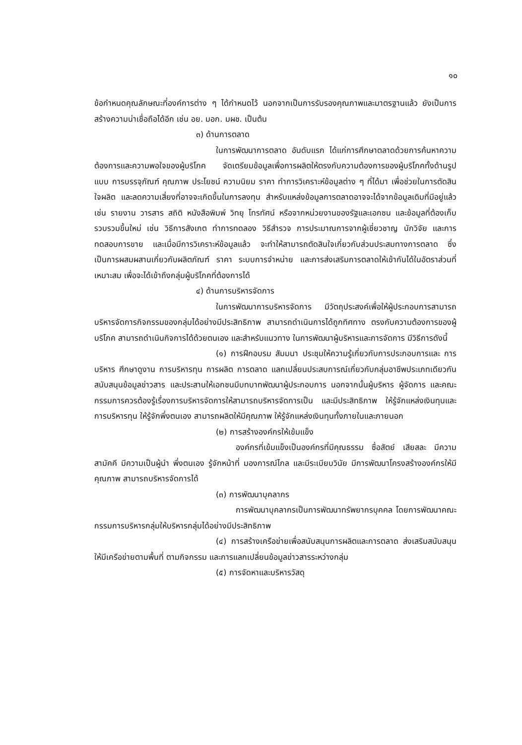๑๐
ข้อกำหนดคุณลักษณะที่องค์การต่าง ๆ ได้กำหนดไว้ นอกจากเป็นการรับรองคุณภาพและมาตรฐานแล้ว ยังเป็นการสร้างความน่าเชื่อถือได้อีก เช่น อย. มอก. มผช. เป็นต้น
๓) ด้านการตลาด
ในการพัฒนาการตลาด อันดับแรก ได้แก่การศึกษาตลาดด้วยการค้นหาความต้องการและความพอใจของผู้บริโภค จัดเตรียมข้อมูลเพื่อการผลิตให้ตรงกับความต้องการของผู้บริโภคทั้งด้านรูปแบบ การบรรจุภัณฑ์ คุณภาพ ประโยชน์ ความนิยม ราคา ทำการวิเคราะห์ข้อมูลต่าง ๆ ที่ได้มา เพื่อช่วยในการตัดสินใจผลิต และลดความเสี่ยงที่อาจจะเกิดขึ้นในการลงทุน สำหรับแหล่งข้อมูลการตลาดอาจจะได้จากข้อมูลเดิมที่มีอยู่แล้ว เช่น รายงาน วารสาร สถิติ หนังสือพิมพ์ วิทยุ โทรทัศน์ หรือจากหน่วยงานของรัฐและเอกชน และข้อมูลที่ต้องเก็บรวบรวมขึ้นใหม่ เช่น วิธีการสังเกต ทำการทดลอง วิธีสำรวจ การประมาณการจากผู้เชี่ยวชาญ นักวิจัย และการทดสอบการขาย และเมื่อมีการวิเคราะห์ข้อมูลแล้ว จะทำให้สามารถตัดสินใจเกี่ยวกับส่วนประสมทางการตลาด ซึ่งเป็นการผสมผสานเกี่ยวกับผลิตภัณฑ์ ราคา ระบบการจำหน่าย และการส่งเสริมการตลาดให้เข้ากันได้ในอัตราส่วนที่เหมาะสม เพื่อจะได้เข้าถึงกลุ่มผู้บริโภคที่ต้องการได้
๔) ด้านการบริหารจัดการ
ในการพัฒนาการบริหารจัดการ มีวัตถุประสงค์เพื่อให้ผู้ประกอบการสามารถบริหารจัดการกิจกรรมของกลุ่มได้อย่างมีประสิทธิภาพ สามารถดำเนินการได้ถูกทิศทาง ตรงกับความต้องการของผู้บริโภค สามารถดำเนินกิจการได้ด้วยตนเอง และสำหรับแนวทาง ในการพัฒนาผู้บริหารและการจัดการ มีวิธีการดังนี้
(๑) การฝึกอบรม สัมมนา ประชุมให้ความรู้เกี่ยวกับการประกอบการและ การบริหาร ศึกษาดูงาน การบริหารทุน การผลิต การตลาด แลกเปลี่ยนประสบการณ์เกี่ยวกับกลุ่มอาชีพประเภทเดียวกัน สนับสนุนข้อมูลข่าวสาร และประสานให้เอกชนมีบทบาทพัฒนาผู้ประกอบการ นอกจากนั้นผู้บริหาร ผู้จัดการ และคณะกรรมการควรต้องรู้เรื่องการบริหารจัดการให้สามารถบริหารจัดการเป็น และมีประสิทธิภาพ ให้รู้จักแหล่งเงินทุนและการบริหารทุน ให้รู้จักพึ่งตนเอง สามารถผลิตให้มีคุณภาพ ให้รู้จักแหล่งเงินทุนทั้งภายในและภายนอก
(๒) การสร้างองค์กรให้เข้มแข็ง
องค์กรที่เข้มแข็งเป็นองค์กรที่มีคุณธรรม ซื่อสัตย์ เสียสละ มีความสามัคคี มีความเป็นผู้นำ พึ่งตนเอง รู้จักหน้าที่ มองการณ์ไกล และมีระเบียบวินัย มีการพัฒนาโครงสร้างองค์กรให้มีคุณภาพ สามารถบริหารจัดการได้
(๓) การพัฒนาบุคลากร
การพัฒนาบุคลากรเป็นการพัฒนาทรัพยากรบุคคล โดยการพัฒนาคณะกรรมการบริหารกลุ่มให้บริหารกลุ่มได้อย่างมีประสิทธิภาพ
(๔) การสร้างเครือข่ายเพื่อสนับสนุนการผลิตและการตลาด ส่งเสริมสนับสนุนให้มีเครือข่ายตามพื้นที่ ตามกิจกรรม และการแลกเปลี่ยนข้อมูลข่าวสารระหว่างกลุ่ม
(๕) การจัดหาและบริหารวัสดุ